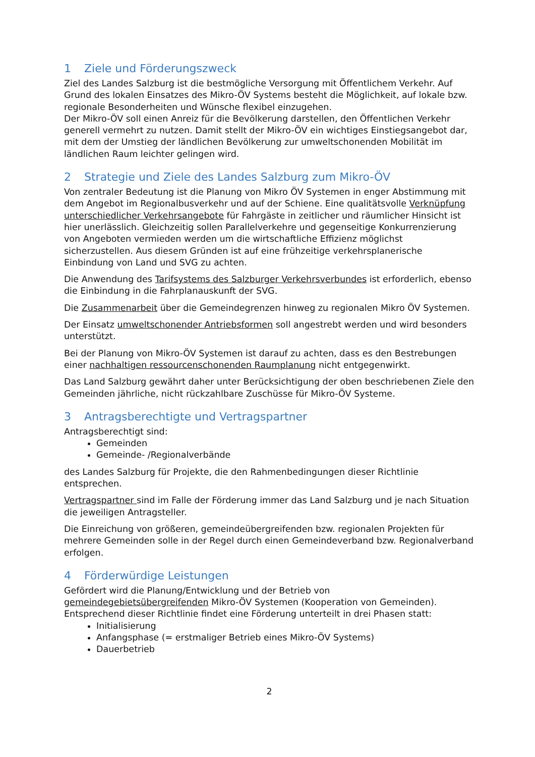1 Ziele und Förderungszweck
Ziel des Landes Salzburg ist die bestmögliche Versorgung mit Öffentlichem Verkehr. Auf Grund des lokalen Einsatzes des Mikro-ÖV Systems besteht die Möglichkeit, auf lokale bzw. regionale Besonderheiten und Wünsche flexibel einzugehen.
Der Mikro-ÖV soll einen Anreiz für die Bevölkerung darstellen, den Öffentlichen Verkehr generell vermehrt zu nutzen. Damit stellt der Mikro-ÖV ein wichtiges Einstiegsangebot dar, mit dem der Umstieg der ländlichen Bevölkerung zur umweltschonenden Mobilität im ländlichen Raum leichter gelingen wird.
2 Strategie und Ziele des Landes Salzburg zum Mikro-ÖV
Von zentraler Bedeutung ist die Planung von Mikro ÖV Systemen in enger Abstimmung mit dem Angebot im Regionalbusverkehr und auf der Schiene. Eine qualitätsvolle Verknüpfung unterschiedlicher Verkehrsangebote für Fahrgäste in zeitlicher und räumlicher Hinsicht ist hier unerlässlich. Gleichzeitig sollen Parallelverkehre und gegenseitige Konkurrenzierung von Angeboten vermieden werden um die wirtschaftliche Effizienz möglichst sicherzustellen. Aus diesem Gründen ist auf eine frühzeitige verkehrsplanerische Einbindung von Land und SVG zu achten.
Die Anwendung des Tarifsystems des Salzburger Verkehrsverbundes ist erforderlich, ebenso die Einbindung in die Fahrplanauskunft der SVG.
Die Zusammenarbeit über die Gemeindegrenzen hinweg zu regionalen Mikro ÖV Systemen.
Der Einsatz umweltschonender Antriebsformen soll angestrebt werden und wird besonders unterstützt.
Bei der Planung von Mikro-ÖV Systemen ist darauf zu achten, dass es den Bestrebungen einer nachhaltigen ressourcenschonenden Raumplanung nicht entgegenwirkt.
Das Land Salzburg gewährt daher unter Berücksichtigung der oben beschriebenen Ziele den Gemeinden jährliche, nicht rückzahlbare Zuschüsse für Mikro-ÖV Systeme.
3 Antragsberechtigte und Vertragspartner
Antragsberechtigt sind:
Gemeinden
Gemeinde- /Regionalverbände
des Landes Salzburg für Projekte, die den Rahmenbedingungen dieser Richtlinie entsprechen.
Vertragspartner sind im Falle der Förderung immer das Land Salzburg und je nach Situation die jeweiligen Antragsteller.
Die Einreichung von größeren, gemeindeübergreifenden bzw. regionalen Projekten für mehrere Gemeinden solle in der Regel durch einen Gemeindeverband bzw. Regionalverband erfolgen.
4 Förderwürdige Leistungen
Gefördert wird die Planung/Entwicklung und der Betrieb von gemeindegebietsübergreifenden Mikro-ÖV Systemen (Kooperation von Gemeinden).
Entsprechend dieser Richtlinie findet eine Förderung unterteilt in drei Phasen statt:
Initialisierung
Anfangsphase (= erstmaliger Betrieb eines Mikro-ÖV Systems)
Dauerbetrieb
2